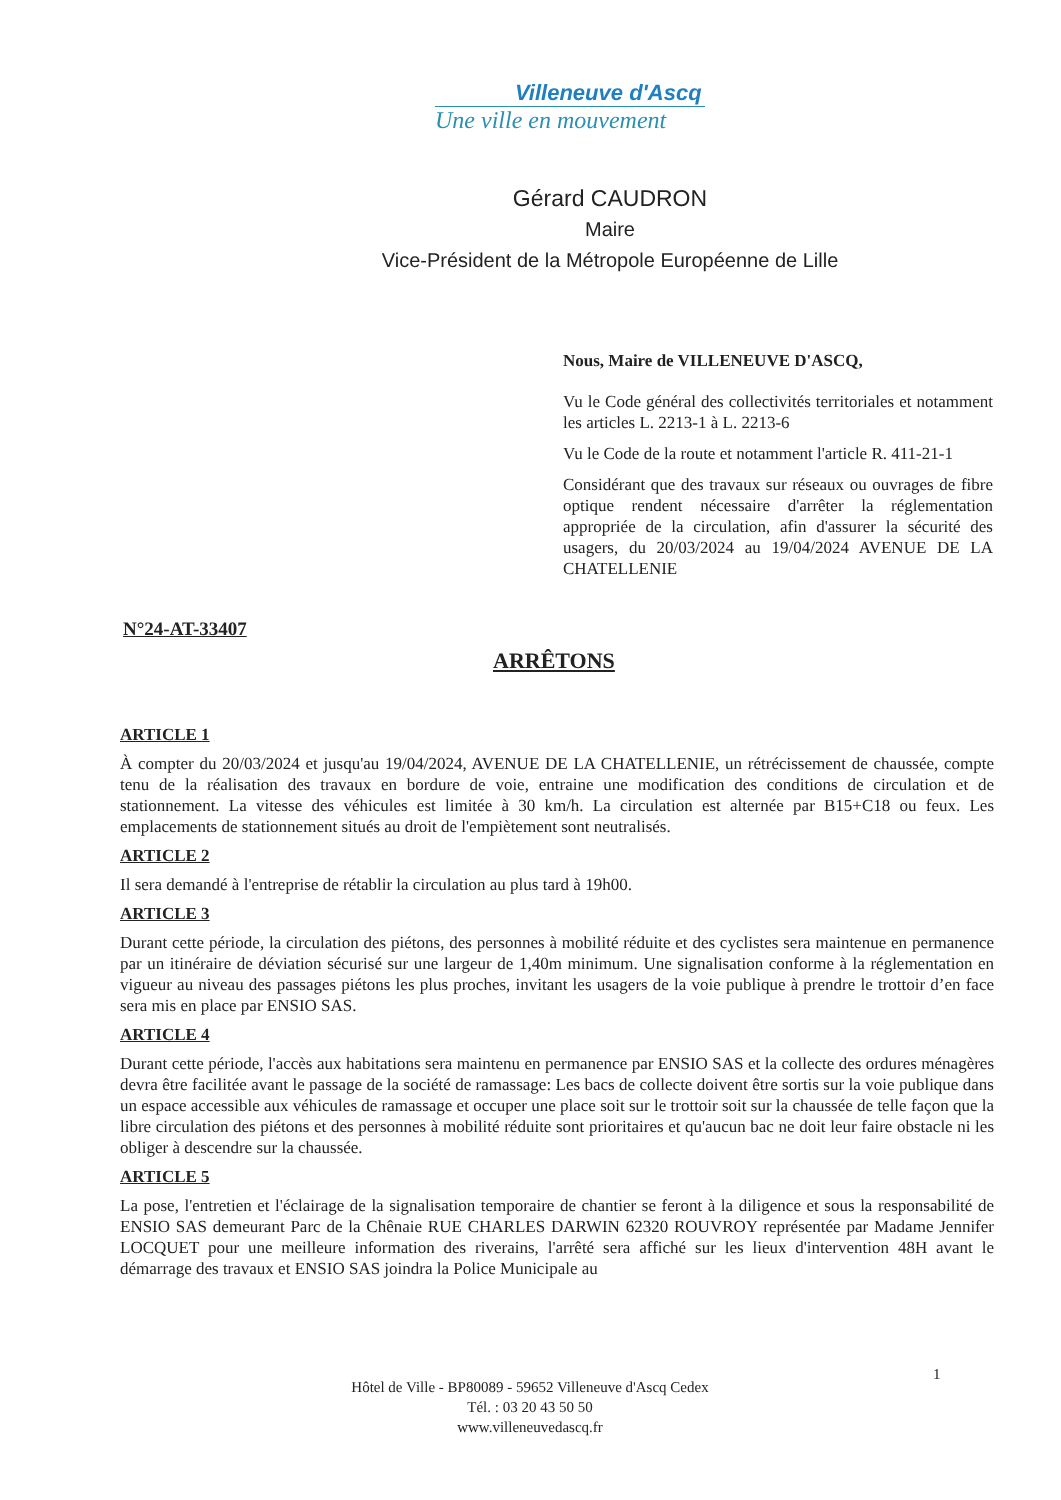Villeneuve d'Ascq
Une ville en mouvement
Gérard CAUDRON
Maire
Vice-Président de la Métropole Européenne de Lille
Nous, Maire de VILLENEUVE D'ASCQ,
Vu le Code général des collectivités territoriales et notamment les articles L. 2213-1 à L. 2213-6
Vu le Code de la route et notamment l'article R. 411-21-1
Considérant que des travaux sur réseaux ou ouvrages de fibre optique rendent nécessaire d'arrêter la réglementation appropriée de la circulation, afin d'assurer la sécurité des usagers, du 20/03/2024 au 19/04/2024 AVENUE DE LA CHATELLENIE
N°24-AT-33407
ARRÊTONS
ARTICLE 1
À compter du 20/03/2024 et jusqu'au 19/04/2024, AVENUE DE LA CHATELLENIE, un rétrécissement de chaussée, compte tenu de la réalisation des travaux en bordure de voie, entraine une modification des conditions de circulation et de stationnement. La vitesse des véhicules est limitée à 30 km/h. La circulation est alternée par B15+C18 ou feux. Les emplacements de stationnement situés au droit de l'empiètement sont neutralisés.
ARTICLE 2
Il sera demandé à l'entreprise de rétablir la circulation au plus tard à 19h00.
ARTICLE 3
Durant cette période, la circulation des piétons, des personnes à mobilité réduite et des cyclistes sera maintenue en permanence par un itinéraire de déviation sécurisé sur une largeur de 1,40m minimum. Une signalisation conforme à la réglementation en vigueur au niveau des passages piétons les plus proches, invitant les usagers de la voie publique à prendre le trottoir d’en face sera mis en place par ENSIO SAS.
ARTICLE 4
Durant cette période, l'accès aux habitations sera maintenu en permanence par ENSIO SAS et la collecte des ordures ménagères devra être facilitée avant le passage de la société de ramassage: Les bacs de collecte doivent être sortis sur la voie publique dans un espace accessible aux véhicules de ramassage et occuper une place soit sur le trottoir soit sur la chaussée de telle façon que la libre circulation des piétons et des personnes à mobilité réduite sont prioritaires et qu'aucun bac ne doit leur faire obstacle ni les obliger à descendre sur la chaussée.
ARTICLE 5
La pose, l'entretien et l'éclairage de la signalisation temporaire de chantier se feront à la diligence et sous la responsabilité de ENSIO SAS demeurant Parc de la Chênaie RUE CHARLES DARWIN 62320 ROUVROY représentée par Madame Jennifer LOCQUET pour une meilleure information des riverains, l'arrêté sera affiché sur les lieux d'intervention 48H avant le démarrage des travaux et ENSIO SAS joindra la Police Municipale au
1
Hôtel de Ville - BP80089 - 59652 Villeneuve d'Ascq Cedex
Tél. : 03 20 43 50 50
www.villeneuvedascq.fr